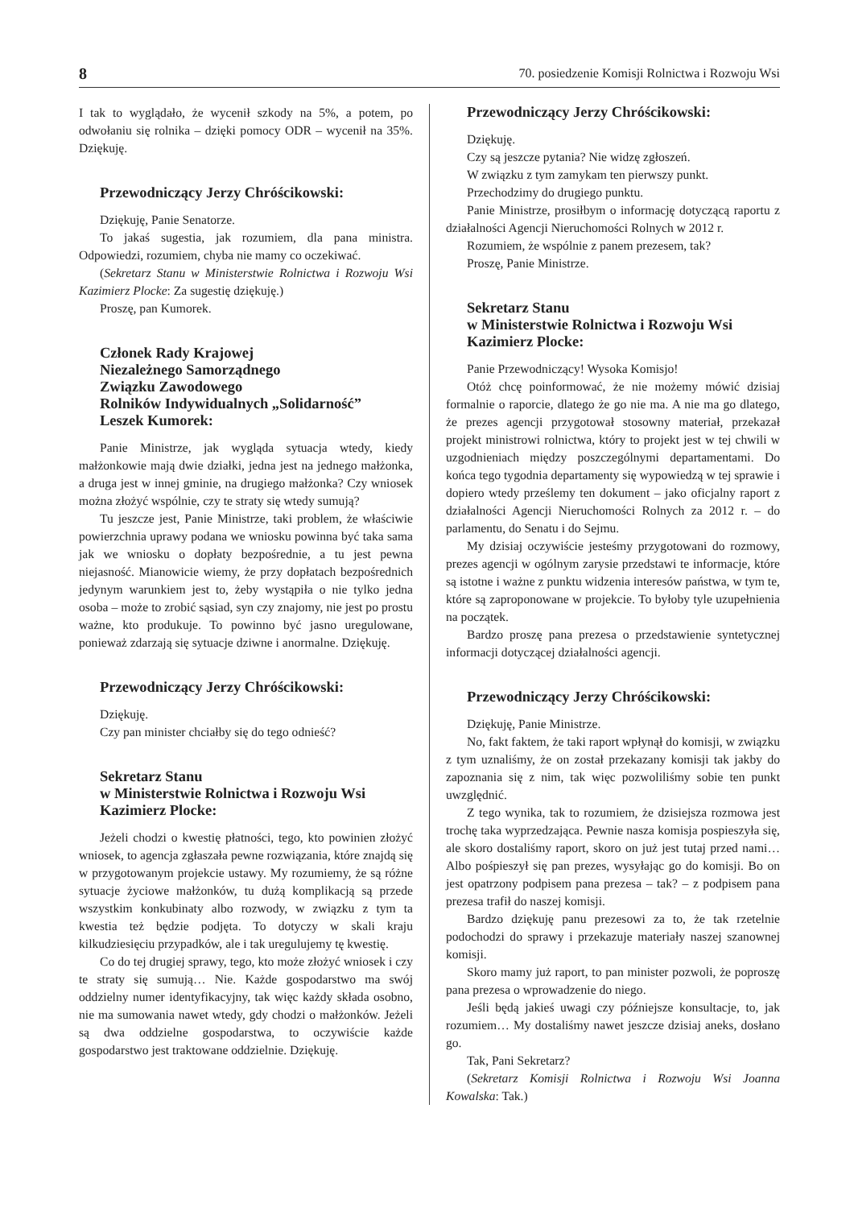8 70. posiedzenie Komisji Rolnictwa i Rozwoju Wsi
I tak to wyglądało, że wycenił szkody na 5%, a potem, po odwołaniu się rolnika – dzięki pomocy ODR – wycenił na 35%. Dziękuję.
Przewodniczący Jerzy Chróścikowski:
Dziękuję, Panie Senatorze.
To jakaś sugestia, jak rozumiem, dla pana ministra. Odpowiedzi, rozumiem, chyba nie mamy co oczekiwać.
(Sekretarz Stanu w Ministerstwie Rolnictwa i Rozwoju Wsi Kazimierz Plocke: Za sugestię dziękuję.)
Proszę, pan Kumorek.
Członek Rady Krajowej
Niezależnego Samorządnego
Związku Zawodowego
Rolników Indywidualnych „Solidarność”
Leszek Kumorek:
Panie Ministrze, jak wygląda sytuacja wtedy, kiedy małżonkowie mają dwie działki, jedna jest na jednego małżonka, a druga jest w innej gminie, na drugiego małżonka? Czy wniosek można złożyć wspólnie, czy te straty się wtedy sumują?
Tu jeszcze jest, Panie Ministrze, taki problem, że właściwie powierzchnia uprawy podana we wniosku powinna być taka sama jak we wniosku o dopłaty bezpośrednie, a tu jest pewna niejasność. Mianowicie wiemy, że przy dopłatach bezpośrednich jedynym warunkiem jest to, żeby wystąpiła o nie tylko jedna osoba – może to zrobić sąsiad, syn czy znajomy, nie jest po prostu ważne, kto produkuje. To powinno być jasno uregulowane, ponieważ zdarzają się sytuacje dziwne i anormalne. Dziękuję.
Przewodniczący Jerzy Chróścikowski:
Dziękuję.
Czy pan minister chciałby się do tego odnieść?
Sekretarz Stanu
w Ministerstwie Rolnictwa i Rozwoju Wsi
Kazimierz Plocke:
Jeżeli chodzi o kwestię płatności, tego, kto powinien złożyć wniosek, to agencja zgłaszała pewne rozwiązania, które znajdą się w przygotowanym projekcie ustawy. My rozumiemy, że są różne sytuacje życiowe małżonków, tu dużą komplikacją są przede wszystkim konkubinaty albo rozwody, w związku z tym ta kwestia też będzie podjęta. To dotyczy w skali kraju kilkudziesięciu przypadków, ale i tak uregulujemy tę kwestię.
Co do tej drugiej sprawy, tego, kto może złożyć wniosek i czy te straty się sumują… Nie. Każde gospodarstwo ma swój oddzielny numer identyfikacyjny, tak więc każdy składa osobno, nie ma sumowania nawet wtedy, gdy chodzi o małżonków. Jeżeli są dwa oddzielne gospodarstwa, to oczywiście każde gospodarstwo jest traktowane oddzielnie. Dziękuję.
Przewodniczący Jerzy Chróścikowski:
Dziękuję.
Czy są jeszcze pytania? Nie widzę zgłoszeń.
W związku z tym zamykam ten pierwszy punkt.
Przechodzimy do drugiego punktu.
Panie Ministrze, prosiłbym o informację dotyczącą raportu z działalności Agencji Nieruchomości Rolnych w 2012 r.
Rozumiem, że wspólnie z panem prezesem, tak?
Proszę, Panie Ministrze.
Sekretarz Stanu
w Ministerstwie Rolnictwa i Rozwoju Wsi
Kazimierz Plocke:
Panie Przewodniczący! Wysoka Komisjo!
Otóż chcę poinformować, że nie możemy mówić dzisiaj formalnie o raporcie, dlatego że go nie ma. A nie ma go dlatego, że prezes agencji przygotował stosowny materiał, przekazał projekt ministrowi rolnictwa, który to projekt jest w tej chwili w uzgodnieniach między poszczególnymi departamentami. Do końca tego tygodnia departamenty się wypowiedzą w tej sprawie i dopiero wtedy prześlemy ten dokument – jako oficjalny raport z działalności Agencji Nieruchomości Rolnych za 2012 r. – do parlamentu, do Senatu i do Sejmu.
My dzisiaj oczywiście jesteśmy przygotowani do rozmowy, prezes agencji w ogólnym zarysie przedstawi te informacje, które są istotne i ważne z punktu widzenia interesów państwa, w tym te, które są zaproponowane w projekcie. To byłoby tyle uzupełnienia na początek.
Bardzo proszę pana prezesa o przedstawienie syntetycznej informacji dotyczącej działalności agencji.
Przewodniczący Jerzy Chróścikowski:
Dziękuję, Panie Ministrze.
No, fakt faktem, że taki raport wpłynął do komisji, w związku z tym uznaliśmy, że on został przekazany komisji tak jakby do zapoznania się z nim, tak więc pozwoliliśmy sobie ten punkt uwzględnić.
Z tego wynika, tak to rozumiem, że dzisiejsza rozmowa jest trochę taka wyprzedzająca. Pewnie nasza komisja pospieszyła się, ale skoro dostaliśmy raport, skoro on już jest tutaj przed nami… Albo pośpieszył się pan prezes, wysyłając go do komisji. Bo on jest opatrzony podpisem pana prezesa – tak? – z podpisem pana prezesa trafił do naszej komisji.
Bardzo dziękuję panu prezesowi za to, że tak rzetelnie podochodzi do sprawy i przekazuje materiały naszej szanownej komisji.
Skoro mamy już raport, to pan minister pozwoli, że poproszę pana prezesa o wprowadzenie do niego.
Jeśli będą jakieś uwagi czy późniejsze konsultacje, to, jak rozumiem… My dostaliśmy nawet jeszcze dzisiaj aneks, dosłano go.
Tak, Pani Sekretarz?
(Sekretarz Komisji Rolnictwa i Rozwoju Wsi Joanna Kowalska: Tak.)